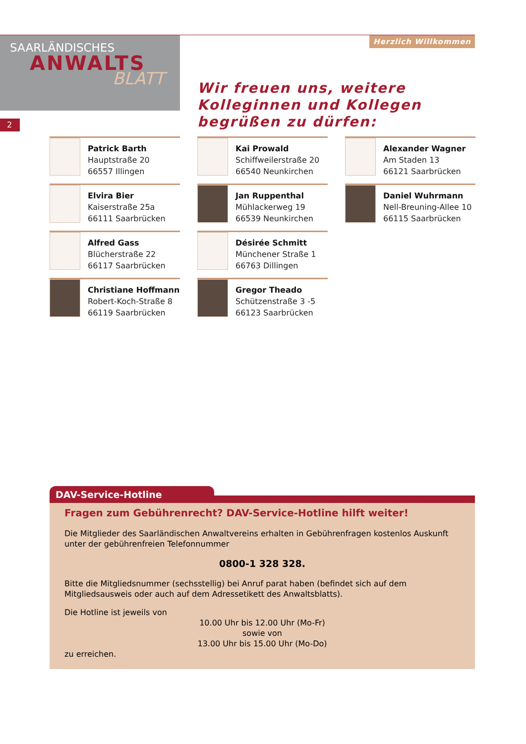SAARLÄNDISCHES
ANWALTS
BLATT
Herzlich Willkommen
Wir freuen uns, weitere Kolleginnen und Kollegen begrüßen zu dürfen:
2
Patrick Barth
Hauptstraße 20
66557 Illingen
Kai Prowald
Schiffweilerstraße 20
66540 Neunkirchen
Alexander Wagner
Am Staden 13
66121 Saarbrücken
Elvira Bier
Kaiserstraße 25a
66111 Saarbrücken
Jan Ruppenthal
Mühlackerweg 19
66539 Neunkirchen
Daniel Wuhrmann
Nell-Breuning-Allee 10
66115 Saarbrücken
Alfred Gass
Blücherstraße 22
66117 Saarbrücken
Désirée Schmitt
Münchener Straße 1
66763 Dillingen
Christiane Hoffmann
Robert-Koch-Straße 8
66119 Saarbrücken
Gregor Theado
Schützenstraße 3 -5
66123 Saarbrücken
DAV-Service-Hotline
Fragen zum Gebührenrecht? DAV-Service-Hotline hilft weiter!
Die Mitglieder des Saarländischen Anwaltvereins erhalten in Gebührenfragen kostenlos Auskunft unter der gebührenfreien Telefonnummer
0800-1 328 328.
Bitte die Mitgliedsnummer (sechsstellig) bei Anruf parat haben (befindet sich auf dem Mitgliedsausweis oder auch auf dem Adressetikett des Anwaltsblatts).
Die Hotline ist jeweils von
10.00 Uhr bis 12.00 Uhr (Mo-Fr)
sowie von
13.00 Uhr bis 15.00 Uhr (Mo-Do)
zu erreichen.